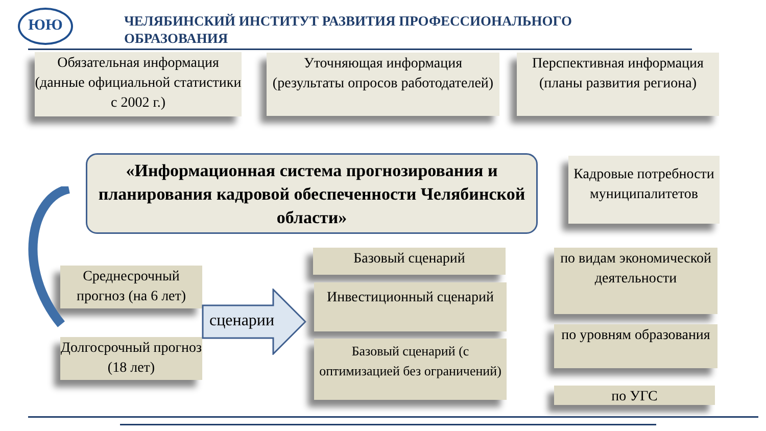ЮЮ
ЧЕЛЯБИНСКИЙ ИНСТИТУТ РАЗВИТИЯ ПРОФЕССИОНАЛЬНОГО ОБРАЗОВАНИЯ
Обязательная информация (данные официальной статистики с 2002 г.)
Уточняющая информация (результаты опросов работодателей)
Перспективная информация (планы развития региона)
«Информационная система прогнозирования и планирования кадровой обеспеченности Челябинской области»
Кадровые потребности муниципалитетов
Среднесрочный прогноз (на 6 лет)
Долгосрочный прогноз (18 лет)
сценарии
Базовый сценарий
Инвестиционный сценарий
Базовый сценарий (с оптимизацией без ограничений)
по видам экономической деятельности
по уровням образования
по УГС